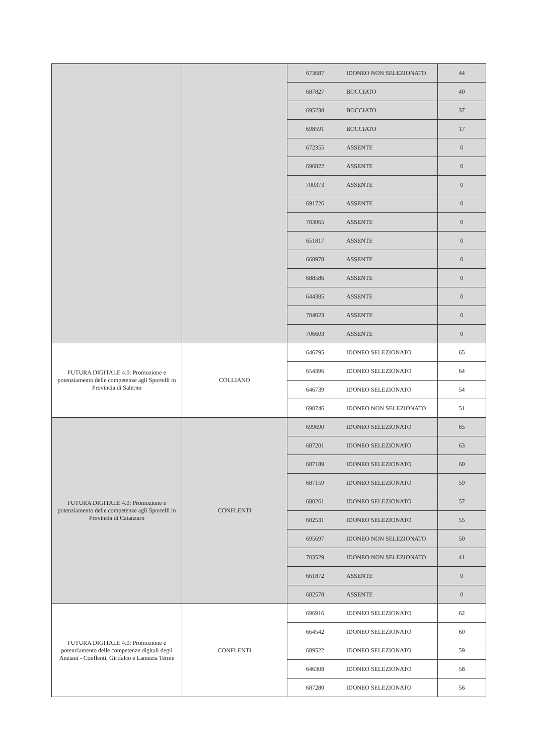| | | 673687 | IDONEO NON SELEZIONATO | 44 |
| | | 687827 | BOCCIATO | 40 |
| | | 695238 | BOCCIATO | 37 |
| | | 698591 | BOCCIATO | 17 |
| | | 672355 | ASSENTE | 0 |
| | | 696822 | ASSENTE | 0 |
| | | 700373 | ASSENTE | 0 |
| | | 691726 | ASSENTE | 0 |
| | | 703065 | ASSENTE | 0 |
| | | 651817 | ASSENTE | 0 |
| | | 668978 | ASSENTE | 0 |
| | | 688586 | ASSENTE | 0 |
| | | 644385 | ASSENTE | 0 |
| | | 704023 | ASSENTE | 0 |
| | | 706603 | ASSENTE | 0 |
| FUTURA DIGITALE 4.0: Promozione e potenziamento delle competenze agli Sportelli in Provincia di Salerno | COLLIANO | 646795 | IDONEO SELEZIONATO | 65 |
| | | 654396 | IDONEO SELEZIONATO | 64 |
| | | 646739 | IDONEO SELEZIONATO | 54 |
| | | 690746 | IDONEO NON SELEZIONATO | 51 |
| FUTURA DIGITALE 4.0: Promozione e potenziamento delle competenze agli Sportelli in Provincia di Catanzaro | CONFLENTI | 699690 | IDONEO SELEZIONATO | 65 |
| | | 687201 | IDONEO SELEZIONATO | 63 |
| | | 687189 | IDONEO SELEZIONATO | 60 |
| | | 687159 | IDONEO SELEZIONATO | 59 |
| | | 680261 | IDONEO SELEZIONATO | 57 |
| | | 682531 | IDONEO SELEZIONATO | 55 |
| | | 695697 | IDONEO NON SELEZIONATO | 50 |
| | | 703529 | IDONEO NON SELEZIONATO | 41 |
| | | 661872 | ASSENTE | 0 |
| | | 682578 | ASSENTE | 0 |
| FUTURA DIGITALE 4.0: Promozione e potenziamento delle competenze digitali degli Anziani - Conflenti, Girifalco e Lamezia Terme | CONFLENTI | 696916 | IDONEO SELEZIONATO | 62 |
| | | 664542 | IDONEO SELEZIONATO | 60 |
| | | 689522 | IDONEO SELEZIONATO | 59 |
| | | 646308 | IDONEO SELEZIONATO | 58 |
| | | 687280 | IDONEO SELEZIONATO | 56 |